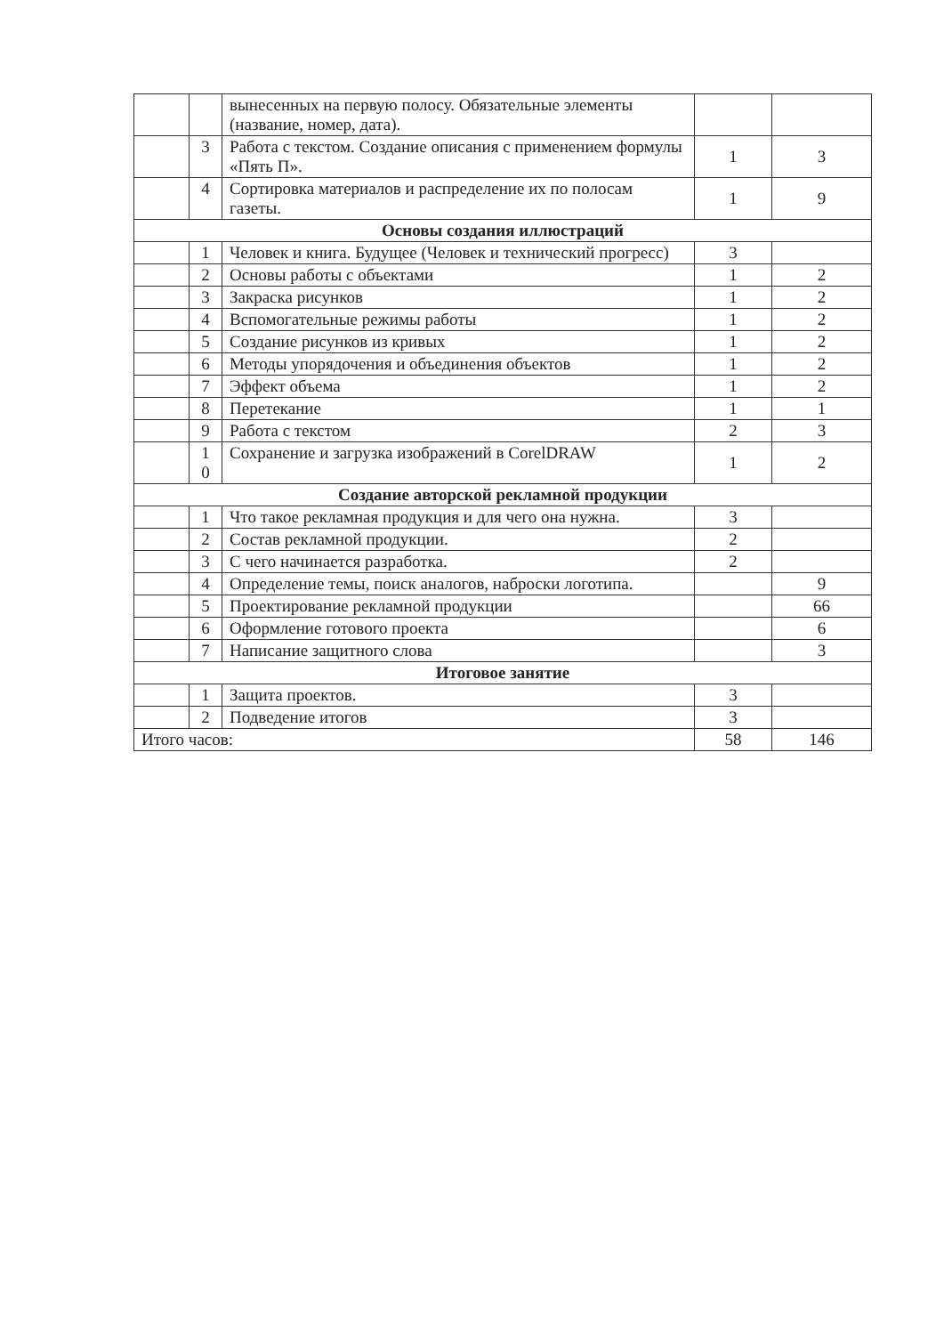| | | вынесенных на первую полосу. Обязательные элементы (название, номер, дата). | | |
| | 3 | Работа с текстом. Создание описания с применением формулы «Пять П». | 1 | 3 |
| | 4 | Сортировка материалов и распределение их по полосам газеты. | 1 | 9 |
| Основы создания иллюстраций | | | | |
| | 1 | Человек и книга. Будущее (Человек и технический прогресс) | 3 | |
| | 2 | Основы работы с объектами | 1 | 2 |
| | 3 | Закраска рисунков | 1 | 2 |
| | 4 | Вспомогательные режимы работы | 1 | 2 |
| | 5 | Создание рисунков из кривых | 1 | 2 |
| | 6 | Методы упорядочения и объединения объектов | 1 | 2 |
| | 7 | Эффект объема | 1 | 2 |
| | 8 | Перетекание | 1 | 1 |
| | 9 | Работа с текстом | 2 | 3 |
| | 1 0 | Сохранение и загрузка изображений в CorelDRAW | 1 | 2 |
| Создание авторской рекламной продукции | | | | |
| | 1 | Что такое рекламная продукция и для чего она нужна. | 3 | |
| | 2 | Состав рекламной продукции. | 2 | |
| | 3 | С чего начинается разработка. | 2 | |
| | 4 | Определение темы, поиск аналогов, наброски логотипа. | | 9 |
| | 5 | Проектирование рекламной продукции | | 66 |
| | 6 | Оформление готового проекта | | 6 |
| | 7 | Написание защитного слова | | 3 |
| Итоговое занятие | | | | |
| | 1 | Защита проектов. | 3 | |
| | 2 | Подведение итогов | 3 | |
| Итого часов: | | | 58 | 146 |